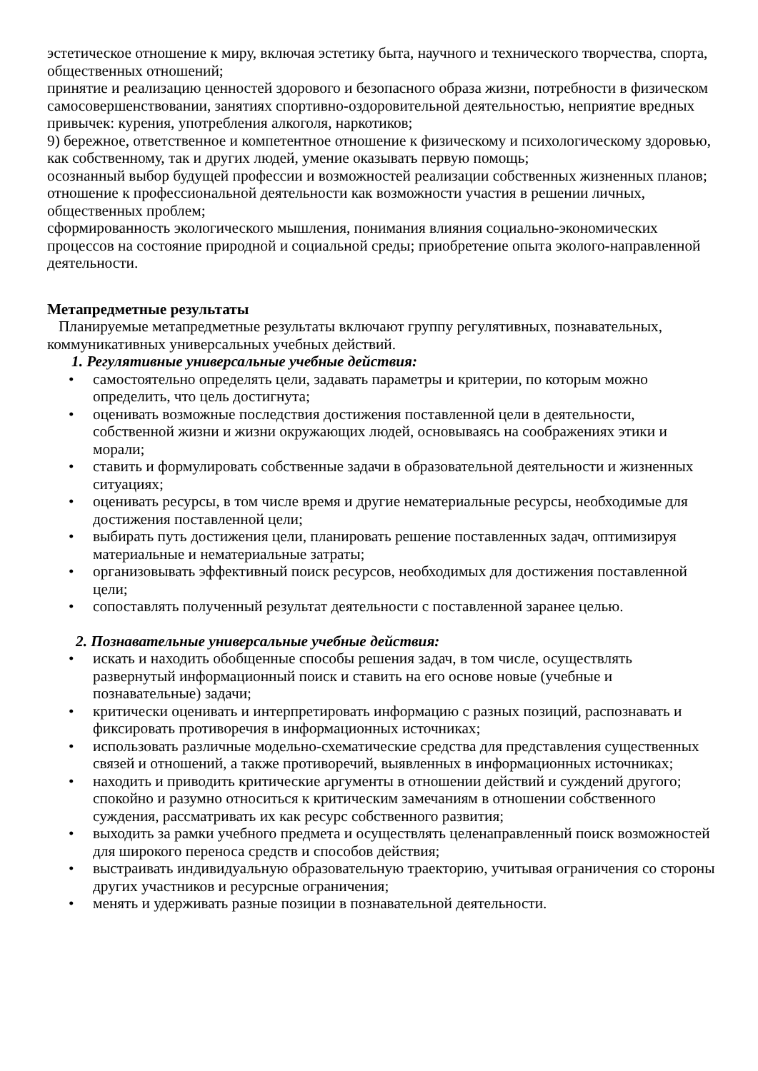эстетическое отношение к миру, включая эстетику быта, научного и технического творчества, спорта, общественных отношений;
принятие и реализацию ценностей здорового и безопасного образа жизни, потребности в физическом самосовершенствовании, занятиях спортивно-оздоровительной деятельностью, неприятие вредных привычек: курения, употребления алкоголя, наркотиков;
9) бережное, ответственное и компетентное отношение к физическому и психологическому здоровью, как собственному, так и других людей, умение оказывать первую помощь;
осознанный выбор будущей профессии и возможностей реализации собственных жизненных планов; отношение к профессиональной деятельности как возможности участия в решении личных, общественных проблем;
сформированность экологического мышления, понимания влияния социально-экономических процессов на состояние природной и социальной среды; приобретение опыта эколого-направленной деятельности.
Метапредметные результаты
Планируемые метапредметные результаты включают группу регулятивных, познавательных, коммуникативных универсальных учебных действий.
1. Регулятивные универсальные учебные действия:
• самостоятельно определять цели, задавать параметры и критерии, по которым можно определить, что цель достигнута;
• оценивать возможные последствия достижения поставленной цели в деятельности, собственной жизни и жизни окружающих людей, основываясь на соображениях этики и морали;
• ставить и формулировать собственные задачи в образовательной деятельности и жизненных ситуациях;
• оценивать ресурсы, в том числе время и другие нематериальные ресурсы, необходимые для достижения поставленной цели;
• выбирать путь достижения цели, планировать решение поставленных задач, оптимизируя материальные и нематериальные затраты;
• организовывать эффективный поиск ресурсов, необходимых для достижения поставленной цели;
• сопоставлять полученный результат деятельности с поставленной заранее целью.
2. Познавательные универсальные учебные действия:
• искать и находить обобщенные способы решения задач, в том числе, осуществлять развернутый информационный поиск и ставить на его основе новые (учебные и познавательные) задачи;
• критически оценивать и интерпретировать информацию с разных позиций, распознавать и фиксировать противоречия в информационных источниках;
• использовать различные модельно-схематические средства для представления существенных связей и отношений, а также противоречий, выявленных в информационных источниках;
• находить и приводить критические аргументы в отношении действий и суждений другого; спокойно и разумно относиться к критическим замечаниям в отношении собственного суждения, рассматривать их как ресурс собственного развития;
• выходить за рамки учебного предмета и осуществлять целенаправленный поиск возможностей для широкого переноса средств и способов действия;
• выстраивать индивидуальную образовательную траекторию, учитывая ограничения со стороны других участников и ресурсные ограничения;
• менять и удерживать разные позиции в познавательной деятельности.